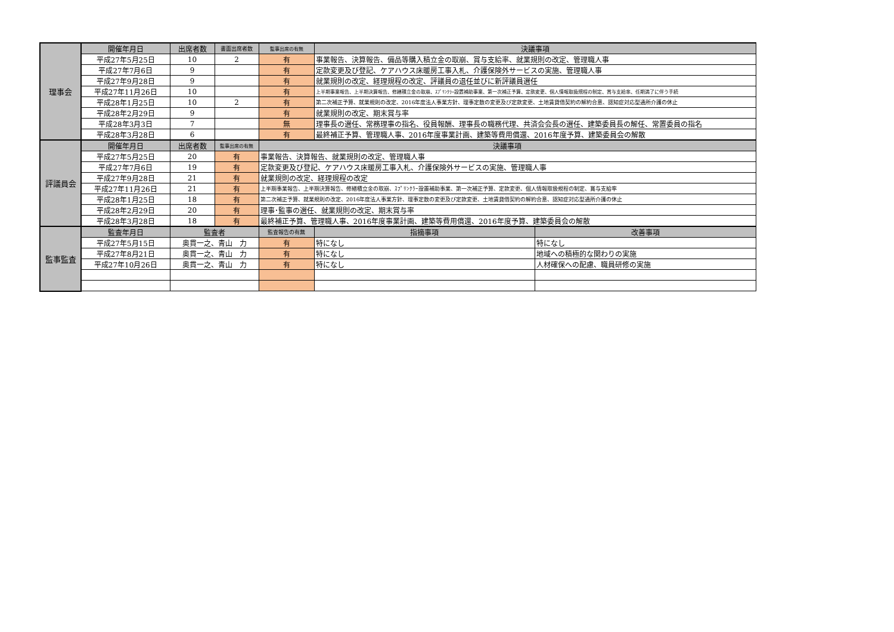| 理事会 | 開催年月日 | 出席者数 | 書面出席者数 | 監事出席の有無 | 決議事項 | |
| | 平成27年5月25日 | 10 | 2 | 有 | 事業報告、決算報告、備品等購入積立金の取崩、賞与支給率、就業規則の改定、管理職人事 | |
| | 平成27年7月6日 | 9 | | 有 | 定款変更及び登記、ケアハウス床暖房工事入札、介護保険外サービスの実施、管理職人事 | |
| | 平成27年9月28日 | 9 | | 有 | 就業規則の改定、経理規程の改定、評議員の退任並びに新評議員選任 | |
| | 平成27年11月26日 | 10 | | 有 | 上半期事業報告、上半期決算報告、修繕積立金の取崩、ｽﾌﾟﾘﾝｸﾗｰ設置補助事業、第一次補正予算、定款変更、個人情報取扱規程の制定、賞与支給率、任期満了に伴う手続 | |
| | 平成28年1月25日 | 10 | 2 | 有 | 第二次補正予算、就業規則の改定、2016年度法人事業方針、理事定数の変更及び定款変更、土地賃貸借契約の解約合意、認知症対応型通所介護の休止 | |
| | 平成28年2月29日 | 9 | | 有 | 就業規則の改定、期末賞与率 | |
| | 平成28年3月3日 | 7 | | 無 | 理事長の選任、常務理事の指名、役員報酬、理事長の職務代理、共済会会長の選任、建築委員長の解任、常置委員の指名 | |
| | 平成28年3月28日 | 6 | | 有 | 最終補正予算、管理職人事、2016年度事業計画、建築等費用償還、2016年度予算、建築委員会の解散 | |
| 評議員会 | 開催年月日 | 出席者数 | 監事出席の有無 | 決議事項 | | |
| | 平成27年5月25日 | 20 | 有 | 事業報告、決算報告、就業規則の改定、管理職人事 | | |
| | 平成27年7月6日 | 19 | 有 | 定款変更及び登記、ケアハウス床暖房工事入札、介護保険外サービスの実施、管理職人事 | | |
| | 平成27年9月28日 | 21 | 有 | 就業規則の改定、経理規程の改定 | | |
| | 平成27年11月26日 | 21 | 有 | 上半期事業報告、上半期決算報告、修繕積立金の取崩、ｽﾌﾟﾘﾝｸﾗｰ設置補助事業、第一次補正予算、定款変更、個人情報取扱規程の制定、賞与支給率 | | |
| | 平成28年1月25日 | 18 | 有 | 第二次補正予算、就業規則の改定、2016年度法人事業方針、理事定数の変更及び定款変更、土地賃貸借契約の解約合意、認知症対応型通所介護の休止 | | |
| | 平成28年2月29日 | 20 | 有 | 理事･監事の選任、就業規則の改定、期末賞与率 | | |
| | 平成28年3月28日 | 18 | 有 | 最終補正予算、管理職人事、2016年度事業計画、建築等費用償還、2016年度予算、建築委員会の解散 | | |
| 監事監査 | 監査年月日 | 監査者 | | 監査報告の有無 | 指摘事項 | 改善事項 |
| | 平成27年5月15日 | 奥貫一之、青山 力 | | 有 | 特になし | 特になし |
| | 平成27年8月21日 | 奥貫一之、青山 力 | | 有 | 特になし | 地域への積極的な関わりの実施 |
| | 平成27年10月26日 | 奥貫一之、青山 力 | | 有 | 特になし | 人材確保への配慮、職員研修の実施 |